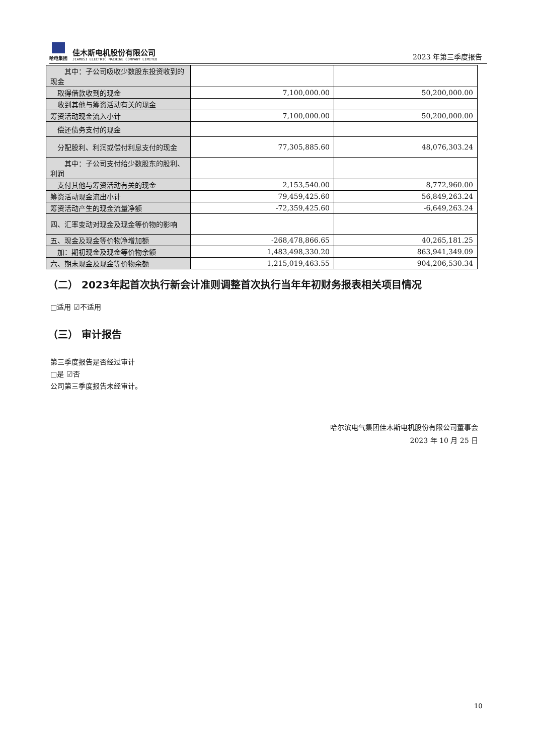哈电集团
佳木斯电机股份有限公司
JIAMUSI ELECTRIC MACHINE COMPANY LIMITED
2023 年第三季度报告
| 其中：子公司吸收少数股东投资收到的现金 | | |
| 取得借款收到的现金 | 7,100,000.00 | 50,200,000.00 |
| 收到其他与筹资活动有关的现金 | | |
| 筹资活动现金流入小计 | 7,100,000.00 | 50,200,000.00 |
| 偿还债务支付的现金 | | |
| 分配股利、利润或偿付利息支付的现金 | 77,305,885.60 | 48,076,303.24 |
| 其中：子公司支付给少数股东的股利、利润 | | |
| 支付其他与筹资活动有关的现金 | 2,153,540.00 | 8,772,960.00 |
| 筹资活动现金流出小计 | 79,459,425.60 | 56,849,263.24 |
| 筹资活动产生的现金流量净额 | -72,359,425.60 | -6,649,263.24 |
| 四、汇率变动对现金及现金等价物的影响 | | |
| 五、现金及现金等价物净增加额 | -268,478,866.65 | 40,265,181.25 |
| 加：期初现金及现金等价物余额 | 1,483,498,330.20 | 863,941,349.09 |
| 六、期末现金及现金等价物余额 | 1,215,019,463.55 | 904,206,530.34 |
（二） 2023年起首次执行新会计准则调整首次执行当年年初财务报表相关项目情况
□适用 ☑不适用
（三） 审计报告
第三季度报告是否经过审计
□是 ☑否
公司第三季度报告未经审计。
哈尔滨电气集团佳木斯电机股份有限公司董事会
2023 年 10 月 25 日
10